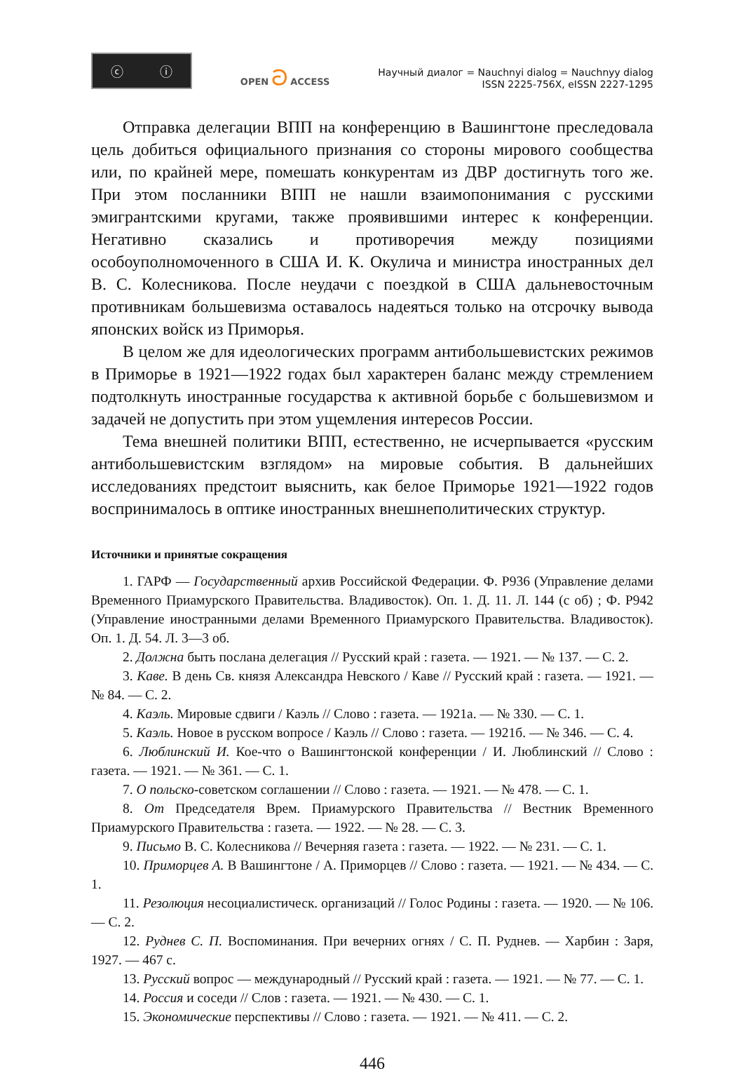ⓒ ⓘ
OPEN ට ACCESS
Научный диалог = Nauchnyi dialog = Nauchnyy dialog
ISSN 2225-756X, eISSN 2227-1295
Отправка делегации ВПП на конференцию в Вашингтоне преследовала цель добиться официального признания со стороны мирового сообщества или, по крайней мере, помешать конкурентам из ДВР достигнуть того же. При этом посланники ВПП не нашли взаимопонимания с русскими эмигрантскими кругами, также проявившими интерес к конференции. Негативно сказались и противоречия между позициями особоуполномоченного в США И. К. Окулича и министра иностранных дел В. С. Колесникова. После неудачи с поездкой в США дальневосточным противникам большевизма оставалось надеяться только на отсрочку вывода японских войск из Приморья.
В целом же для идеологических программ антибольшевистских режимов в Приморье в 1921—1922 годах был характерен баланс между стремлением подтолкнуть иностранные государства к активной борьбе с большевизмом и задачей не допустить при этом ущемления интересов России.
Тема внешней политики ВПП, естественно, не исчерпывается «русским антибольшевистским взглядом» на мировые события. В дальнейших исследованиях предстоит выяснить, как белое Приморье 1921—1922 годов воспринималось в оптике иностранных внешнеполитических структур.
Источники и принятые сокращения
1. ГАРФ — Государственный архив Российской Федерации. Ф. Р936 (Управление делами Временного Приамурского Правительства. Владивосток). Оп. 1. Д. 11. Л. 144 (с об) ; Ф. Р942 (Управление иностранными делами Временного Приамурского Правительства. Владивосток). Оп. 1. Д. 54. Л. 3—3 об.
2. Должна быть послана делегация // Русский край : газета. — 1921. — № 137. — С. 2.
3. Каве. В день Св. князя Александра Невского / Каве // Русский край : газета. — 1921. — № 84. — С. 2.
4. Каэль. Мировые сдвиги / Каэль // Слово : газета. — 1921а. — № 330. — С. 1.
5. Каэль. Новое в русском вопросе / Каэль // Слово : газета. — 1921б. — № 346. — С. 4.
6. Люблинский И. Кое-что о Вашингтонской конференции / И. Люблинский // Слово : газета. — 1921. — № 361. — С. 1.
7. О польско-советском соглашении // Слово : газета. — 1921. — № 478. — С. 1.
8. От Председателя Врем. Приамурского Правительства // Вестник Временного Приамурского Правительства : газета. — 1922. — № 28. — С. 3.
9. Письмо В. С. Колесникова // Вечерняя газета : газета. — 1922. — № 231. — С. 1.
10. Приморцев А. В Вашингтоне / А. Приморцев // Слово : газета. — 1921. — № 434. — С. 1.
11. Резолюция несоциалистическ. организаций // Голос Родины : газета. — 1920. — № 106. — С. 2.
12. Руднев С. П. Воспоминания. При вечерних огнях / С. П. Руднев. — Харбин : Заря, 1927. — 467 с.
13. Русский вопрос — международный // Русский край : газета. — 1921. — № 77. — С. 1.
14. Россия и соседи // Слов : газета. — 1921. — № 430. — С. 1.
15. Экономические перспективы // Слово : газета. — 1921. — № 411. — С. 2.
446